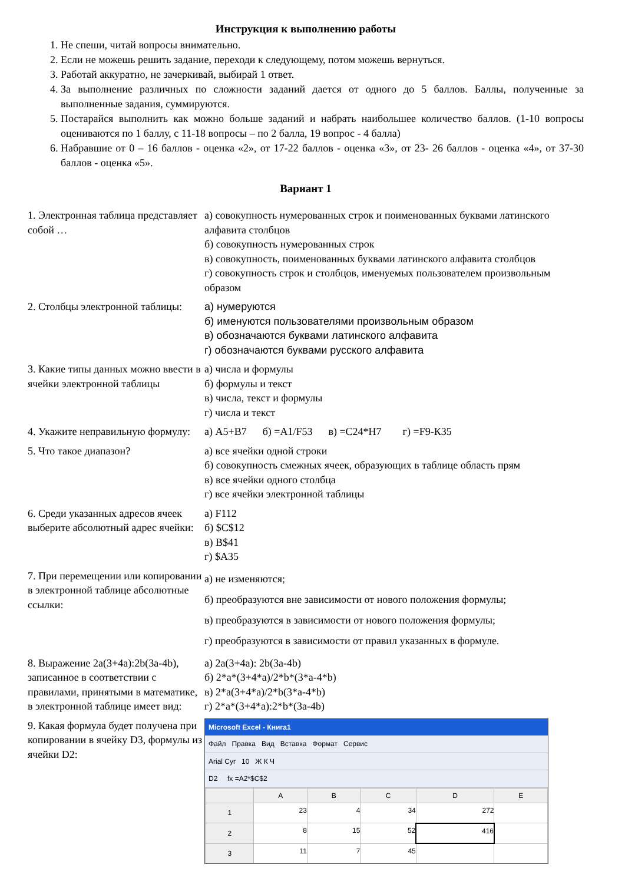Инструкция к выполнению работы
1. Не спеши, читай вопросы внимательно.
2. Если не можешь решить задание, переходи к следующему, потом можешь вернуться.
3. Работай аккуратно, не зачеркивай, выбирай 1 ответ.
4. За выполнение различных по сложности заданий дается от одного до 5 баллов. Баллы, полученные за выполненные задания, суммируются.
5. Постарайся выполнить как можно больше заданий и набрать наибольшее количество баллов. (1-10 вопросы оцениваются по 1 баллу, с 11-18 вопросы – по 2 балла, 19 вопрос - 4 балла)
6. Набравшие от 0 – 16 баллов - оценка «2», от 17-22 баллов - оценка «3», от 23- 26 баллов - оценка «4», от 37-30 баллов - оценка «5».
Вариант 1
| 1. Электронная таблица представляет собой … | а) совокупность нумерованных строк и поименованных буквами латинского алфавита столбцов б) совокупность нумерованных строк в) совокупность, поименованных буквами латинского алфавита столбцов г) совокупность строк и столбцов, именуемых пользователем произвольным образом |
| 2. Столбцы электронной таблицы: | а) нумеруются б) именуются пользователями произвольным образом в) обозначаются буквами латинского алфавита г) обозначаются буквами русского алфавита |
| 3. Какие типы данных можно ввести в ячейки электронной таблицы | а) числа и формулы б) формулы и текст в) числа, текст и формулы г) числа и текст |
| 4. Укажите неправильную формулу: | а) А5+В7 б) =А1/F53 в) =С24*Н7 г) =F9-К35 |
| 5. Что такое диапазон? | а) все ячейки одной строки б) совокупность смежных ячеек, образующих в таблице область прям в) все ячейки одного столбца г) все ячейки электронной таблицы |
| 6. Среди указанных адресов ячеек выберите абсолютный адрес ячейки: | а) F112 б) $C$12 в) B$41 г) $A35 |
| 7. При перемещении или копировании в электронной таблице абсолютные ссылки: | а) не изменяются; б) преобразуются вне зависимости от нового положения формулы; в) преобразуются в зависимости от нового положения формулы; г) преобразуются в зависимости от правил указанных в формуле. |
| 8. Выражение 2a(3+4a):2b(3a-4b), записанное в соответствии с правилами, принятыми в математике, в электронной таблице имеет вид: | а) 2a(3+4a): 2b(3a-4b) б) 2*a*(3+4*a)/2*b*(3*a-4*b) в) 2*a(3+4*a)/2*b(3*a-4*b) г) 2*a*(3+4*a):2*b*(3a-4b) |
| 9. Какая формула будет получена при копировании в ячейку D3, формулы из ячейки D2: | Microsoft Excel - Книга1 Файл Правка Вид Вставка Формат Сервис Arial Cyr 10 Ж К Ч D2 fx =A2*$C$2 / / A / B / C / D / E / / --- / --- / --- / --- / --- / --- / / 1 / 23 / 4 / 34 / 272 / / / 2 / 8 / 15 / 52 / 416 / / / 3 / 11 / 7 / 45 / / / |